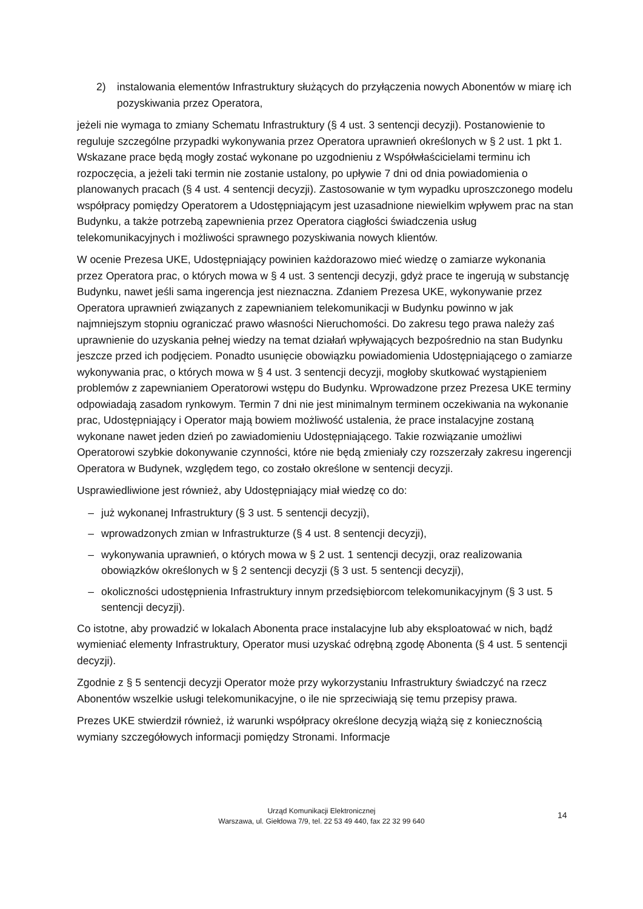2) instalowania elementów Infrastruktury służących do przyłączenia nowych Abonentów w miarę ich pozyskiwania przez Operatora,
jeżeli nie wymaga to zmiany Schematu Infrastruktury (§ 4 ust. 3 sentencji decyzji). Postanowienie to reguluje szczególne przypadki wykonywania przez Operatora uprawnień określonych w § 2 ust. 1 pkt 1. Wskazane prace będą mogły zostać wykonane po uzgodnieniu z Współwłaścicielami terminu ich rozpoczęcia, a jeżeli taki termin nie zostanie ustalony, po upływie 7 dni od dnia powiadomienia o planowanych pracach (§ 4 ust. 4 sentencji decyzji). Zastosowanie w tym wypadku uproszczonego modelu współpracy pomiędzy Operatorem a Udostępniającym jest uzasadnione niewielkim wpływem prac na stan Budynku, a także potrzebą zapewnienia przez Operatora ciągłości świadczenia usług telekomunikacyjnych i możliwości sprawnego pozyskiwania nowych klientów.
W ocenie Prezesa UKE, Udostępniający powinien każdorazowo mieć wiedzę o zamiarze wykonania przez Operatora prac, o których mowa w § 4 ust. 3 sentencji decyzji, gdyż prace te ingerują w substancję Budynku, nawet jeśli sama ingerencja jest nieznaczna. Zdaniem Prezesa UKE, wykonywanie przez Operatora uprawnień związanych z zapewnianiem telekomunikacji w Budynku powinno w jak najmniejszym stopniu ograniczać prawo własności Nieruchomości. Do zakresu tego prawa należy zaś uprawnienie do uzyskania pełnej wiedzy na temat działań wpływających bezpośrednio na stan Budynku jeszcze przed ich podjęciem. Ponadto usunięcie obowiązku powiadomienia Udostępniającego o zamiarze wykonywania prac, o których mowa w § 4 ust. 3 sentencji decyzji, mogłoby skutkować wystąpieniem problemów z zapewnianiem Operatorowi wstępu do Budynku. Wprowadzone przez Prezesa UKE terminy odpowiadają zasadom rynkowym. Termin 7 dni nie jest minimalnym terminem oczekiwania na wykonanie prac, Udostępniający i Operator mają bowiem możliwość ustalenia, że prace instalacyjne zostaną wykonane nawet jeden dzień po zawiadomieniu Udostępniającego. Takie rozwiązanie umożliwi Operatorowi szybkie dokonywanie czynności, które nie będą zmieniały czy rozszerzały zakresu ingerencji Operatora w Budynek, względem tego, co zostało określone w sentencji decyzji.
Usprawiedliwione jest również, aby Udostępniający miał wiedzę co do:
– już wykonanej Infrastruktury (§ 3 ust. 5 sentencji decyzji),
– wprowadzonych zmian w Infrastrukturze (§ 4 ust. 8 sentencji decyzji),
– wykonywania uprawnień, o których mowa w § 2 ust. 1 sentencji decyzji, oraz realizowania obowiązków określonych w § 2 sentencji decyzji (§ 3 ust. 5 sentencji decyzji),
– okoliczności udostępnienia Infrastruktury innym przedsiębiorcom telekomunikacyjnym (§ 3 ust. 5 sentencji decyzji).
Co istotne, aby prowadzić w lokalach Abonenta prace instalacyjne lub aby eksploatować w nich, bądź wymieniać elementy Infrastruktury, Operator musi uzyskać odrębną zgodę Abonenta (§ 4 ust. 5 sentencji decyzji).
Zgodnie z § 5 sentencji decyzji Operator może przy wykorzystaniu Infrastruktury świadczyć na rzecz Abonentów wszelkie usługi telekomunikacyjne, o ile nie sprzeciwiają się temu przepisy prawa.
Prezes UKE stwierdził również, iż warunki współpracy określone decyzją wiążą się z koniecznością wymiany szczegółowych informacji pomiędzy Stronami. Informacje
Urząd Komunikacji Elektronicznej
Warszawa, ul. Giełdowa 7/9, tel. 22 53 49 440, fax 22 32 99 640
14